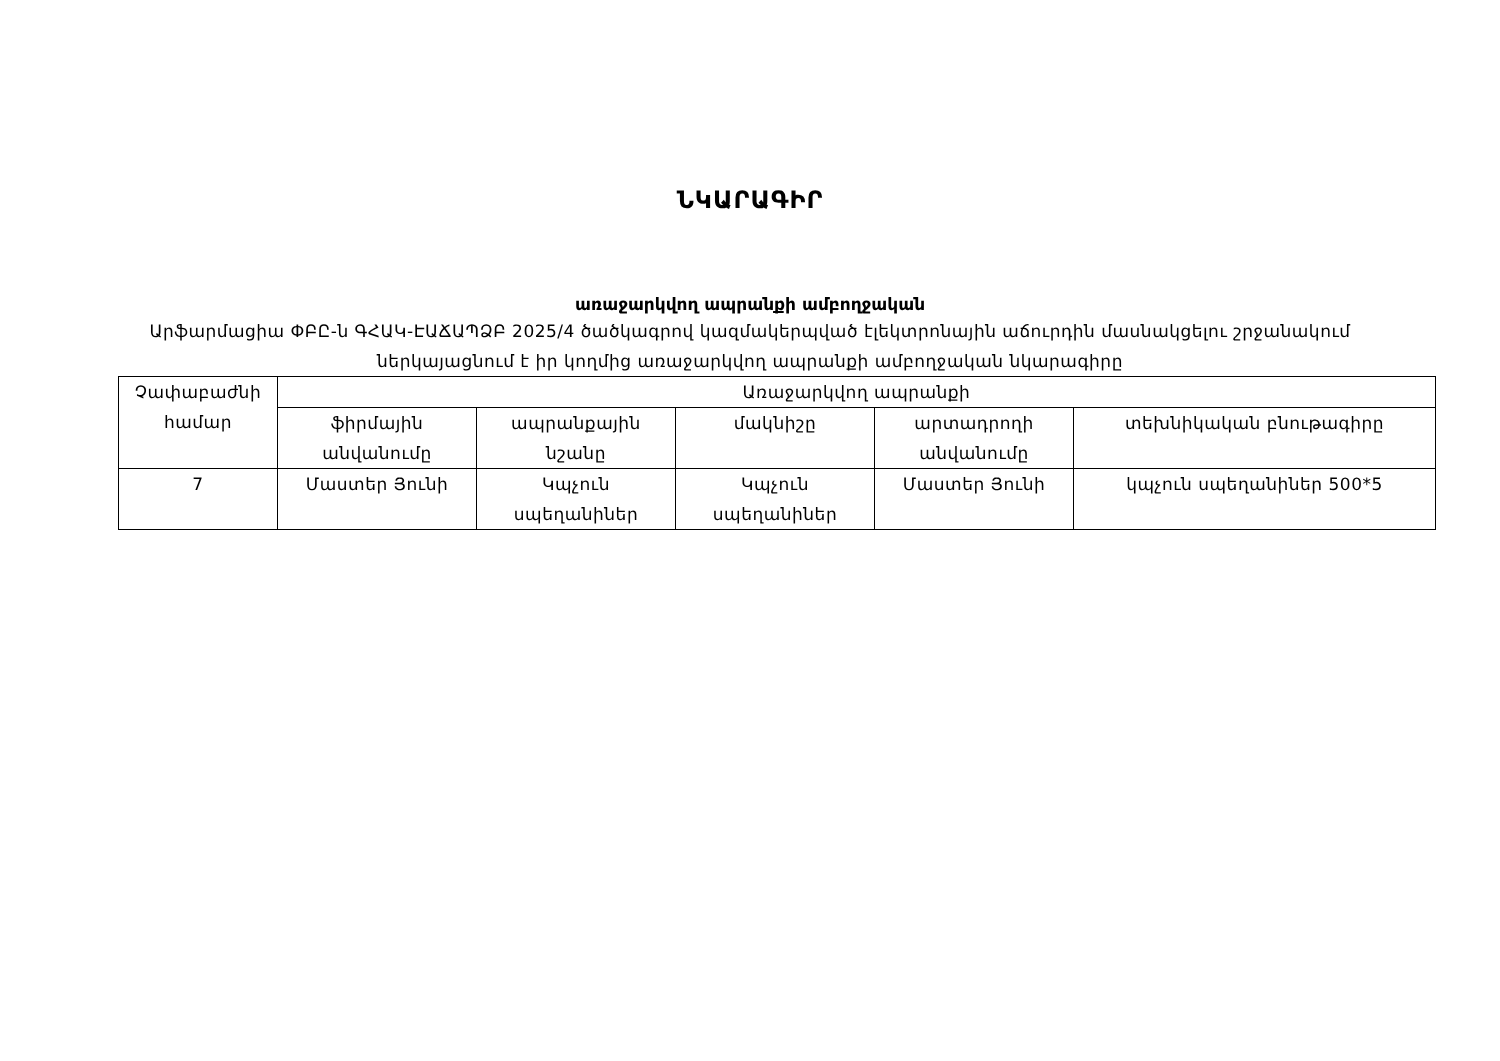ՆԿԱՐԱԳԻՐ
առաջարկվող ապրանքի ամբողջական
Արֆարմացիա ՓԲԸ-ն ԳՀԱԿ-ԷԱՃԱՊՁԲ 2025/4 ծածկագրով կազմակերպված էլեկտրոնային աճուրդին մասնակցելու շրջանակում ներկայացնում է իր կողմից առաջարկվող ապրանքի ամբողջական նկարագիրը
| Չափաբաժնի համար | Առաջարկվող ապրանքի | | | | |
| | ֆիրմային անվանումը | ապրանքային նշանը | մակնիշը | արտադրողի անվանումը | տեխնիկական բնութագիրը |
| 7 | Մաստեր Յունի | Կպչուն սպեղանիներ | Կպչուն սպեղանիներ | Մաստեր Յունի | կպչուն սպեղանիներ 500*5 |